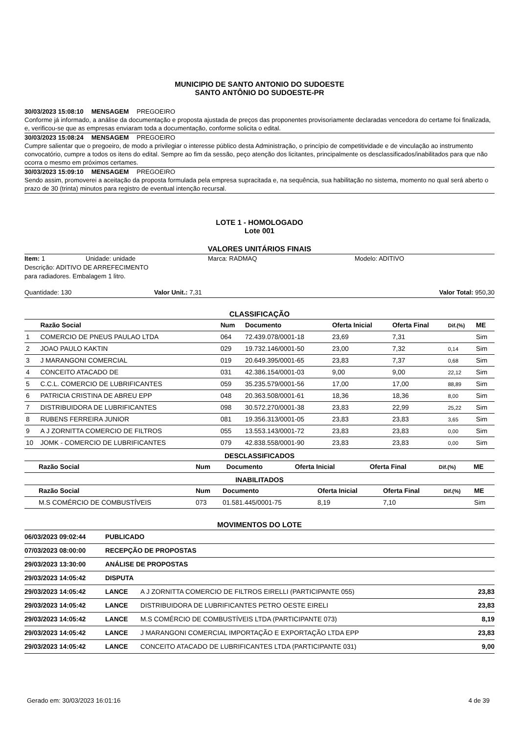MUNICIPIO DE SANTO ANTONIO DO SUDOESTE
SANTO ANTÔNIO DO SUDOESTE-PR
30/03/2023 15:08:10 MENSAGEM PREGOEIRO
Conforme já informado, a análise da documentação e proposta ajustada de preços das proponentes provisoriamente declaradas vencedora do certame foi finalizada, e, verificou-se que as empresas enviaram toda a documentação, conforme solicita o edital.
30/03/2023 15:08:24 MENSAGEM PREGOEIRO
Cumpre salientar que o pregoeiro, de modo a privilegiar o interesse público desta Administração, o princípio de competitividade e de vinculação ao instrumento convocatório, cumpre a todos os itens do edital. Sempre ao fim da sessão, peço atenção dos licitantes, principalmente os desclassificados/inabilitados para que não ocorra o mesmo em próximos certames.
30/03/2023 15:09:10 MENSAGEM PREGOEIRO
Sendo assim, promoverei a aceitação da proposta formulada pela empresa supracitada e, na sequência, sua habilitação no sistema, momento no qual será aberto o prazo de 30 (trinta) minutos para registro de eventual intenção recursal.
LOTE 1 - HOMOLOGADO
Lote 001
VALORES UNITÁRIOS FINAIS
Item: 1 Unidade: unidade Marca: RADMAQ Modelo: ADITIVO
Descrição: ADITIVO DE ARREFECIMENTO
para radiadores. Embalagem 1 litro.
Quantidade: 130 Valor Unit.: 7,31 Valor Total: 950,30
CLASSIFICAÇÃO
| | Razão Social | Num | Documento | Oferta Inicial | Oferta Final | Dif.(%) | ME |
| --- | --- | --- | --- | --- | --- | --- | --- |
| 1 | COMERCIO DE PNEUS PAULAO LTDA | 064 | 72.439.078/0001-18 | 23,69 | 7,31 | | Sim |
| 2 | JOAO PAULO KAKTIN | 029 | 19.732.146/0001-50 | 23,00 | 7,32 | 0,14 | Sim |
| 3 | J MARANGONI COMERCIAL | 019 | 20.649.395/0001-65 | 23,83 | 7,37 | 0,68 | Sim |
| 4 | CONCEITO ATACADO DE | 031 | 42.386.154/0001-03 | 9,00 | 9,00 | 22,12 | Sim |
| 5 | C.C.L. COMERCIO DE LUBRIFICANTES | 059 | 35.235.579/0001-56 | 17,00 | 17,00 | 88,89 | Sim |
| 6 | PATRICIA CRISTINA DE ABREU EPP | 048 | 20.363.508/0001-61 | 18,36 | 18,36 | 8,00 | Sim |
| 7 | DISTRIBUIDORA DE LUBRIFICANTES | 098 | 30.572.270/0001-38 | 23,83 | 22,99 | 25,22 | Sim |
| 8 | RUBENS FERREIRA JUNIOR | 081 | 19.356.313/0001-05 | 23,83 | 23,83 | 3,65 | Sim |
| 9 | A J ZORNITTA COMERCIO DE FILTROS | 055 | 13.553.143/0001-72 | 23,83 | 23,83 | 0,00 | Sim |
| 10 | JOMK - COMERCIO DE LUBRIFICANTES | 079 | 42.838.558/0001-90 | 23,83 | 23,83 | 0,00 | Sim |
DESCLASSIFICADOS
| | Razão Social | Num | Documento | Oferta Inicial | Oferta Final | Dif.(%) | ME |
| --- | --- | --- | --- | --- | --- | --- | --- |
INABILITADOS
| | Razão Social | Num | Documento | Oferta Inicial | Oferta Final | Dif.(%) | ME |
| --- | --- | --- | --- | --- | --- | --- | --- |
| | M.S COMÉRCIO DE COMBUSTÍVEIS | 073 | 01.581.445/0001-75 | 8,19 | 7,10 | | Sim |
MOVIMENTOS DO LOTE
| 06/03/2023 09:02:44 | PUBLICADO | | |
| 07/03/2023 08:00:00 | RECEPÇÃO DE PROPOSTAS | | |
| 29/03/2023 13:30:00 | ANÁLISE DE PROPOSTAS | | |
| 29/03/2023 14:05:42 | DISPUTA | | |
| 29/03/2023 14:05:42 | LANCE | A J ZORNITTA COMERCIO DE FILTROS EIRELLI (PARTICIPANTE 055) | 23,83 |
| 29/03/2023 14:05:42 | LANCE | DISTRIBUIDORA DE LUBRIFICANTES PETRO OESTE EIRELI | 23,83 |
| 29/03/2023 14:05:42 | LANCE | M.S COMÉRCIO DE COMBUSTÍVEIS LTDA (PARTICIPANTE 073) | 8,19 |
| 29/03/2023 14:05:42 | LANCE | J MARANGONI COMERCIAL IMPORTAÇÃO E EXPORTAÇÃO LTDA EPP | 23,83 |
| 29/03/2023 14:05:42 | LANCE | CONCEITO ATACADO DE LUBRIFICANTES LTDA (PARTICIPANTE 031) | 9,00 |
Gerado em: 30/03/2023 16:01:16 4 de 39